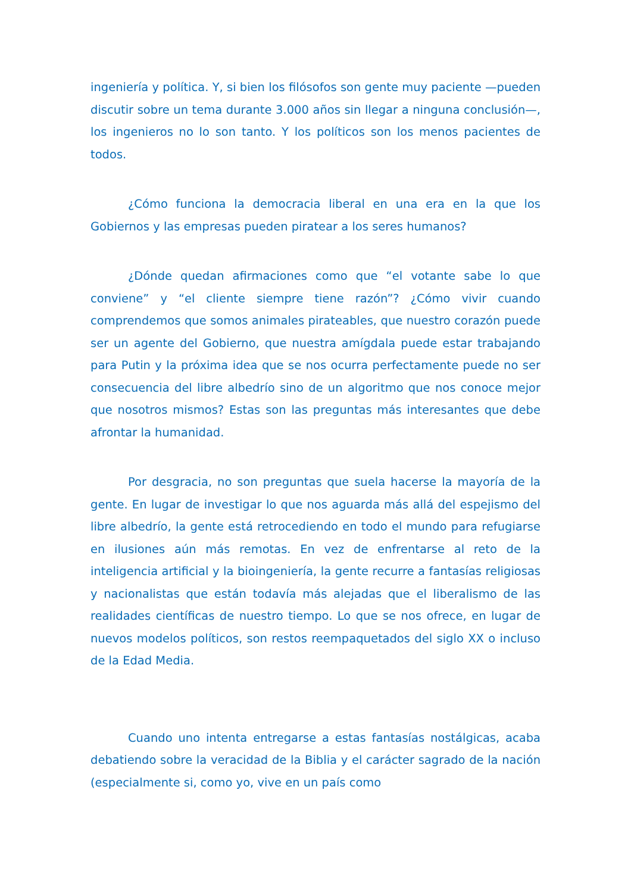ingeniería y política. Y, si bien los filósofos son gente muy paciente —pueden discutir sobre un tema durante 3.000 años sin llegar a ninguna conclusión—, los ingenieros no lo son tanto. Y los políticos son los menos pacientes de todos.
¿Cómo funciona la democracia liberal en una era en la que los Gobiernos y las empresas pueden piratear a los seres humanos?
¿Dónde quedan afirmaciones como que “el votante sabe lo que conviene” y “el cliente siempre tiene razón”? ¿Cómo vivir cuando comprendemos que somos animales pirateables, que nuestro corazón puede ser un agente del Gobierno, que nuestra amígdala puede estar trabajando para Putin y la próxima idea que se nos ocurra perfectamente puede no ser consecuencia del libre albedrío sino de un algoritmo que nos conoce mejor que nosotros mismos? Estas son las preguntas más interesantes que debe afrontar la humanidad.
Por desgracia, no son preguntas que suela hacerse la mayoría de la gente. En lugar de investigar lo que nos aguarda más allá del espejismo del libre albedrío, la gente está retrocediendo en todo el mundo para refugiarse en ilusiones aún más remotas. En vez de enfrentarse al reto de la inteligencia artificial y la bioingeniería, la gente recurre a fantasías religiosas y nacionalistas que están todavía más alejadas que el liberalismo de las realidades científicas de nuestro tiempo. Lo que se nos ofrece, en lugar de nuevos modelos políticos, son restos reempaquetados del siglo XX o incluso de la Edad Media.
Cuando uno intenta entregarse a estas fantasías nostálgicas, acaba debatiendo sobre la veracidad de la Biblia y el carácter sagrado de la nación (especialmente si, como yo, vive en un país como